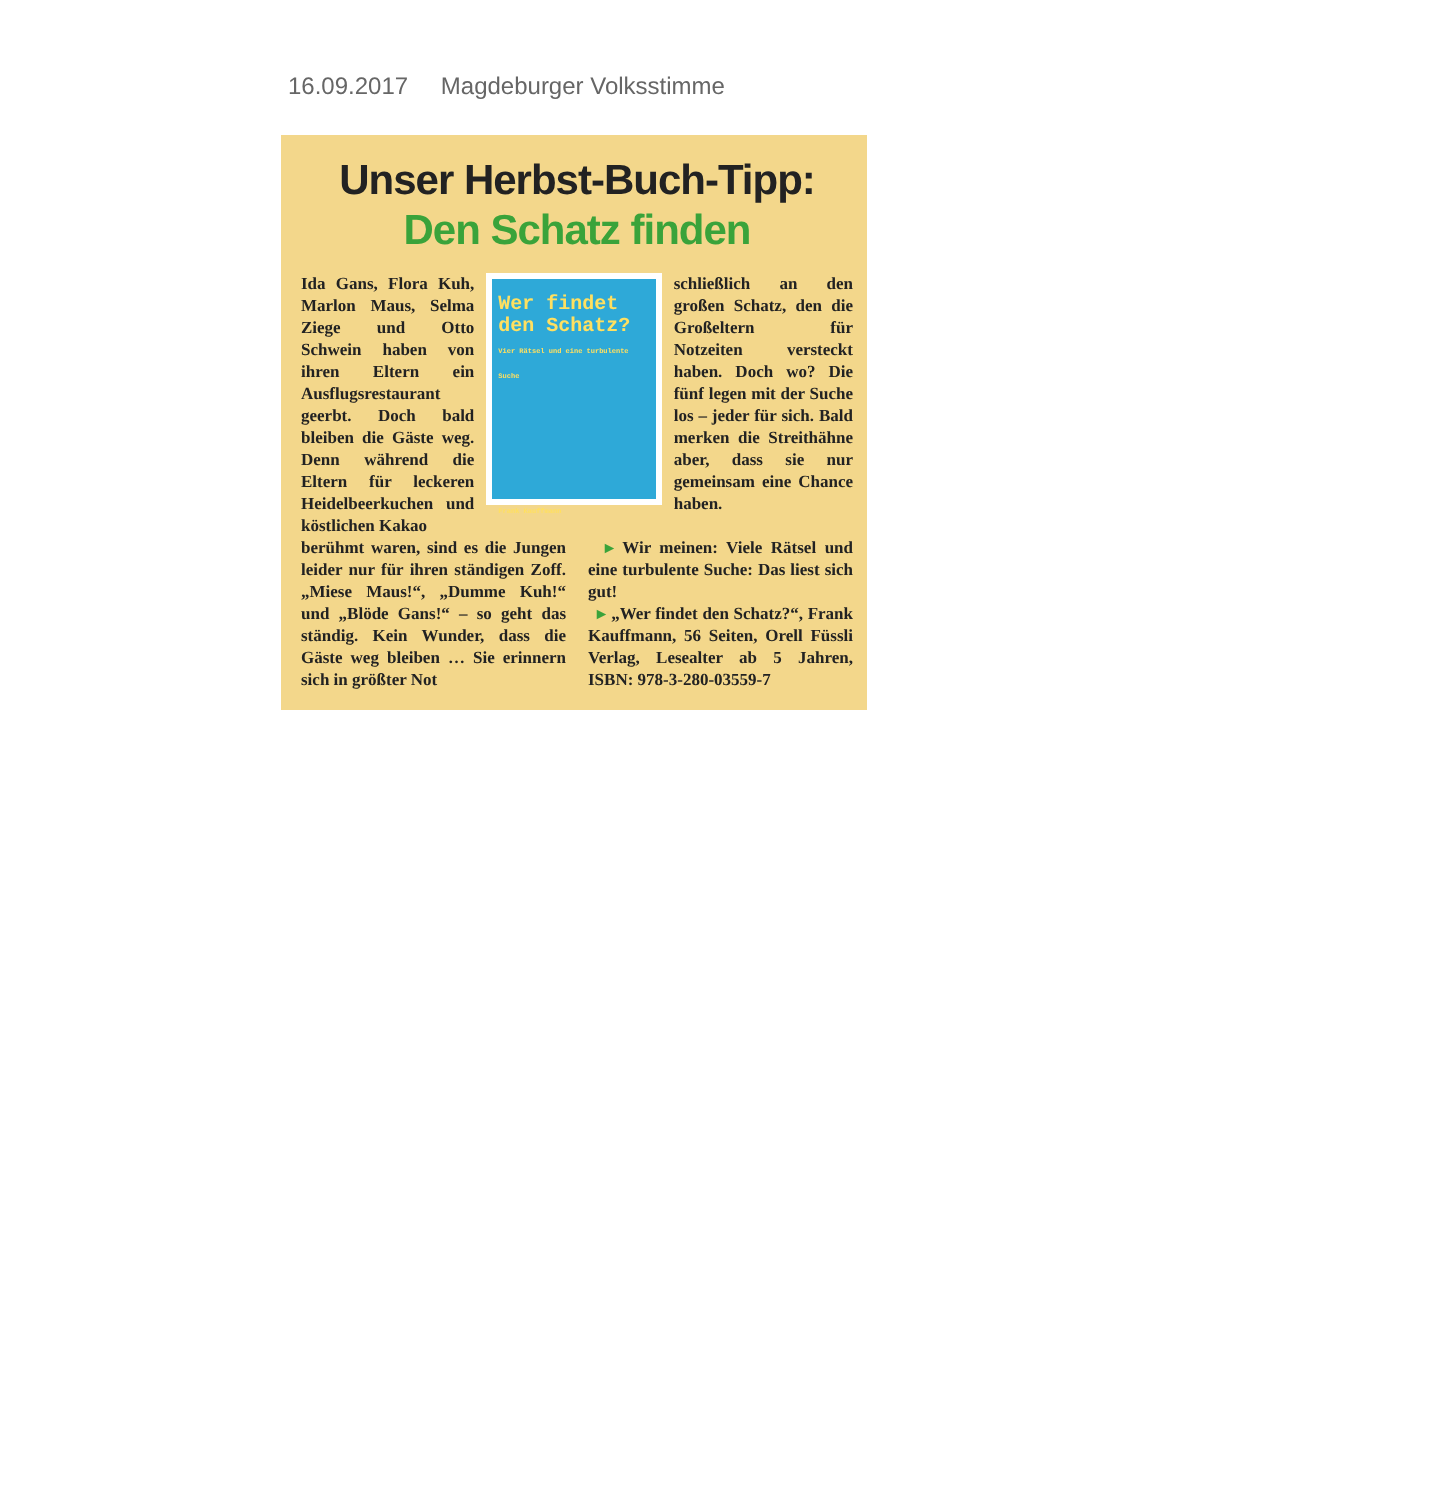16.09.2017 Magdeburger Volksstimme
Unser Herbst-Buch-Tipp:
Den Schatz finden
Ida Gans, Flora Kuh, Marlon Maus, Selma Ziege und Otto Schwein haben von ihren Eltern ein Ausflugsrestaurant geerbt. Doch bald bleiben die Gäste weg. Denn während die Eltern für leckeren Heidelbeerkuchen und köstlichen Kakao
Wer findet
den Schatz?
Vier Rätsel und eine turbulente Suche
Frank Kauffmann
schließlich an den großen Schatz, den die Großeltern für Notzeiten versteckt haben. Doch wo? Die fünf legen mit der Suche los – jeder für sich. Bald merken die Streithähne aber, dass sie nur gemeinsam eine Chance haben.
berühmt waren, sind es die Jungen leider nur für ihren ständigen Zoff. „Miese Maus!“, „Dumme Kuh!“ und „Blöde Gans!“ – so geht das ständig. Kein Wunder, dass die Gäste weg bleiben … Sie erinnern sich in größter Not
▸ Wir meinen: Viele Rätsel und eine turbulente Suche: Das liest sich gut!
▸ „Wer findet den Schatz?“, Frank Kauffmann, 56 Seiten, Orell Füssli Verlag, Lesealter ab 5 Jahren, ISBN: 978-3-280-03559-7